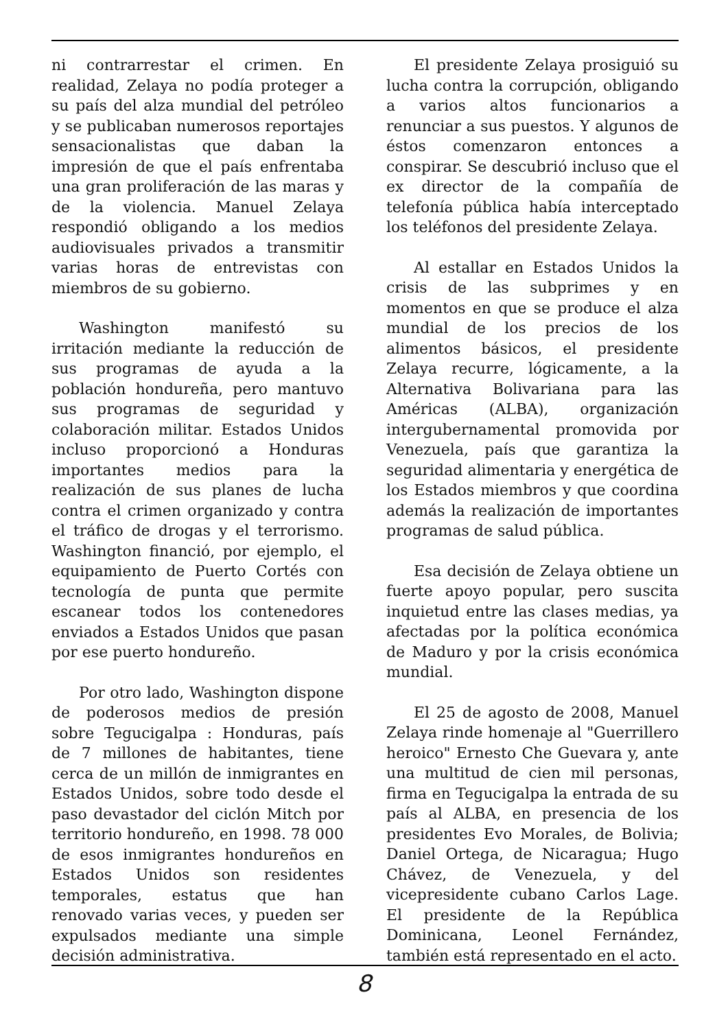ni contrarrestar el crimen. En realidad, Zelaya no podía proteger a su país del alza mundial del petróleo y se publicaban numerosos reportajes sensacionalistas que daban la impresión de que el país enfrentaba una gran proliferación de las maras y de la violencia. Manuel Zelaya respondió obligando a los medios audiovisuales privados a transmitir varias horas de entrevistas con miembros de su gobierno.
Washington manifestó su irritación mediante la reducción de sus programas de ayuda a la población hondureña, pero mantuvo sus programas de seguridad y colaboración militar. Estados Unidos incluso proporcionó a Honduras importantes medios para la realización de sus planes de lucha contra el crimen organizado y contra el tráfico de drogas y el terrorismo. Washington financió, por ejemplo, el equipamiento de Puerto Cortés con tecnología de punta que permite escanear todos los contenedores enviados a Estados Unidos que pasan por ese puerto hondureño.
Por otro lado, Washington dispone de poderosos medios de presión sobre Tegucigalpa : Honduras, país de 7 millones de habitantes, tiene cerca de un millón de inmigrantes en Estados Unidos, sobre todo desde el paso devastador del ciclón Mitch por territorio hondureño, en 1998. 78 000 de esos inmigrantes hondureños en Estados Unidos son residentes temporales, estatus que han renovado varias veces, y pueden ser expulsados mediante una simple decisión administrativa.
El presidente Zelaya prosiguió su lucha contra la corrupción, obligando a varios altos funcionarios a renunciar a sus puestos. Y algunos de éstos comenzaron entonces a conspirar. Se descubrió incluso que el ex director de la compañía de telefonía pública había interceptado los teléfonos del presidente Zelaya.
Al estallar en Estados Unidos la crisis de las subprimes y en momentos en que se produce el alza mundial de los precios de los alimentos básicos, el presidente Zelaya recurre, lógicamente, a la Alternativa Bolivariana para las Américas (ALBA), organización intergubernamental promovida por Venezuela, país que garantiza la seguridad alimentaria y energética de los Estados miembros y que coordina además la realización de importantes programas de salud pública.
Esa decisión de Zelaya obtiene un fuerte apoyo popular, pero suscita inquietud entre las clases medias, ya afectadas por la política económica de Maduro y por la crisis económica mundial.
El 25 de agosto de 2008, Manuel Zelaya rinde homenaje al "Guerrillero heroico" Ernesto Che Guevara y, ante una multitud de cien mil personas, firma en Tegucigalpa la entrada de su país al ALBA, en presencia de los presidentes Evo Morales, de Bolivia; Daniel Ortega, de Nicaragua; Hugo Chávez, de Venezuela, y del vicepresidente cubano Carlos Lage. El presidente de la República Dominicana, Leonel Fernández, también está representado en el acto.
8